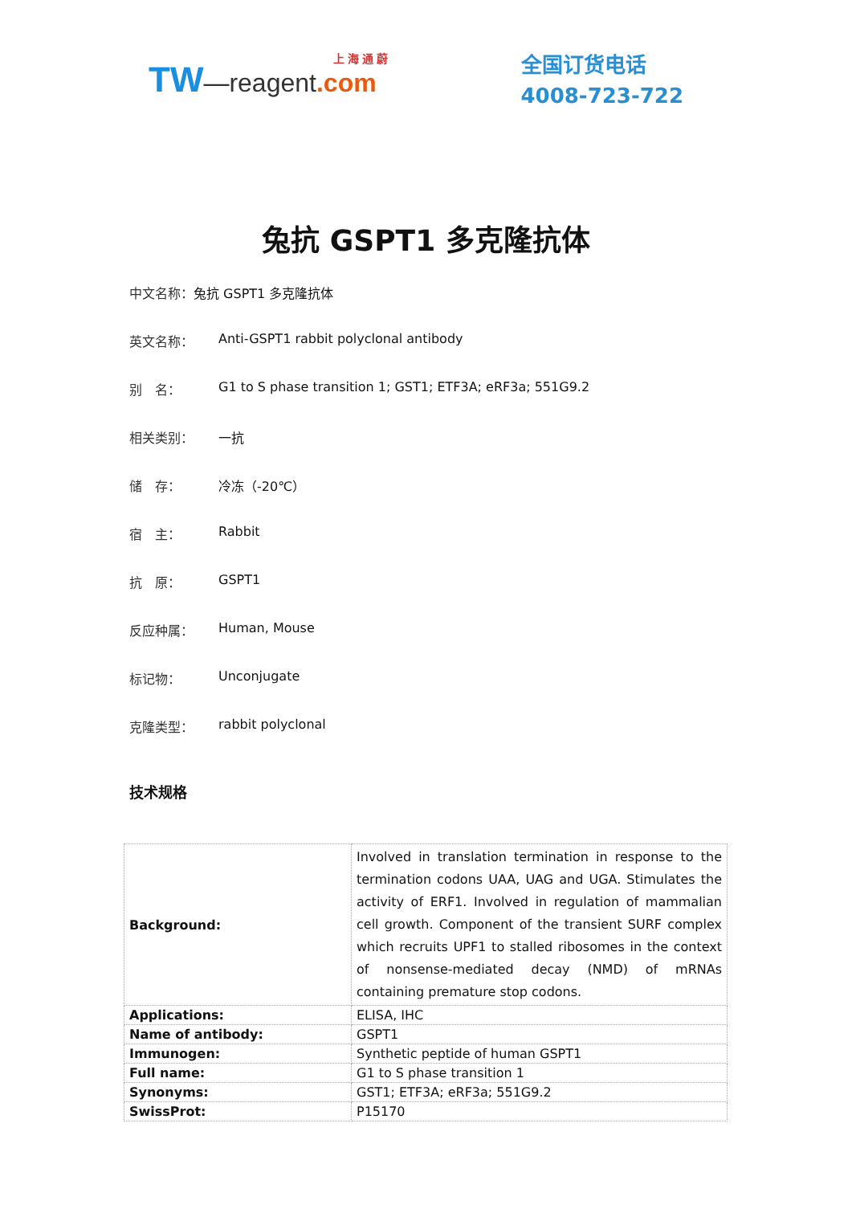上 海 通 蔚
TW—reagent.com
全国订货电话
4008-723-722
兔抗 GSPT1 多克隆抗体
中文名称： 兔抗 GSPT1 多克隆抗体
英文名称： Anti-GSPT1 rabbit polyclonal antibody
别　名： G1 to S phase transition 1; GST1; ETF3A; eRF3a; 551G9.2
相关类别： 一抗
储　存： 冷冻（-20℃）
宿　主： Rabbit
抗　原： GSPT1
反应种属： Human, Mouse
标记物： Unconjugate
克隆类型： rabbit polyclonal
技术规格
| Background: | Involved in translation termination in response to the termination codons UAA, UAG and UGA. Stimulates the activity of ERF1. Involved in regulation of mammalian cell growth. Component of the transient SURF complex which recruits UPF1 to stalled ribosomes in the context of nonsense-mediated decay (NMD) of mRNAs containing premature stop codons. |
| Applications: | ELISA, IHC |
| Name of antibody: | GSPT1 |
| Immunogen: | Synthetic peptide of human GSPT1 |
| Full name: | G1 to S phase transition 1 |
| Synonyms: | GST1; ETF3A; eRF3a; 551G9.2 |
| SwissProt: | P15170 |